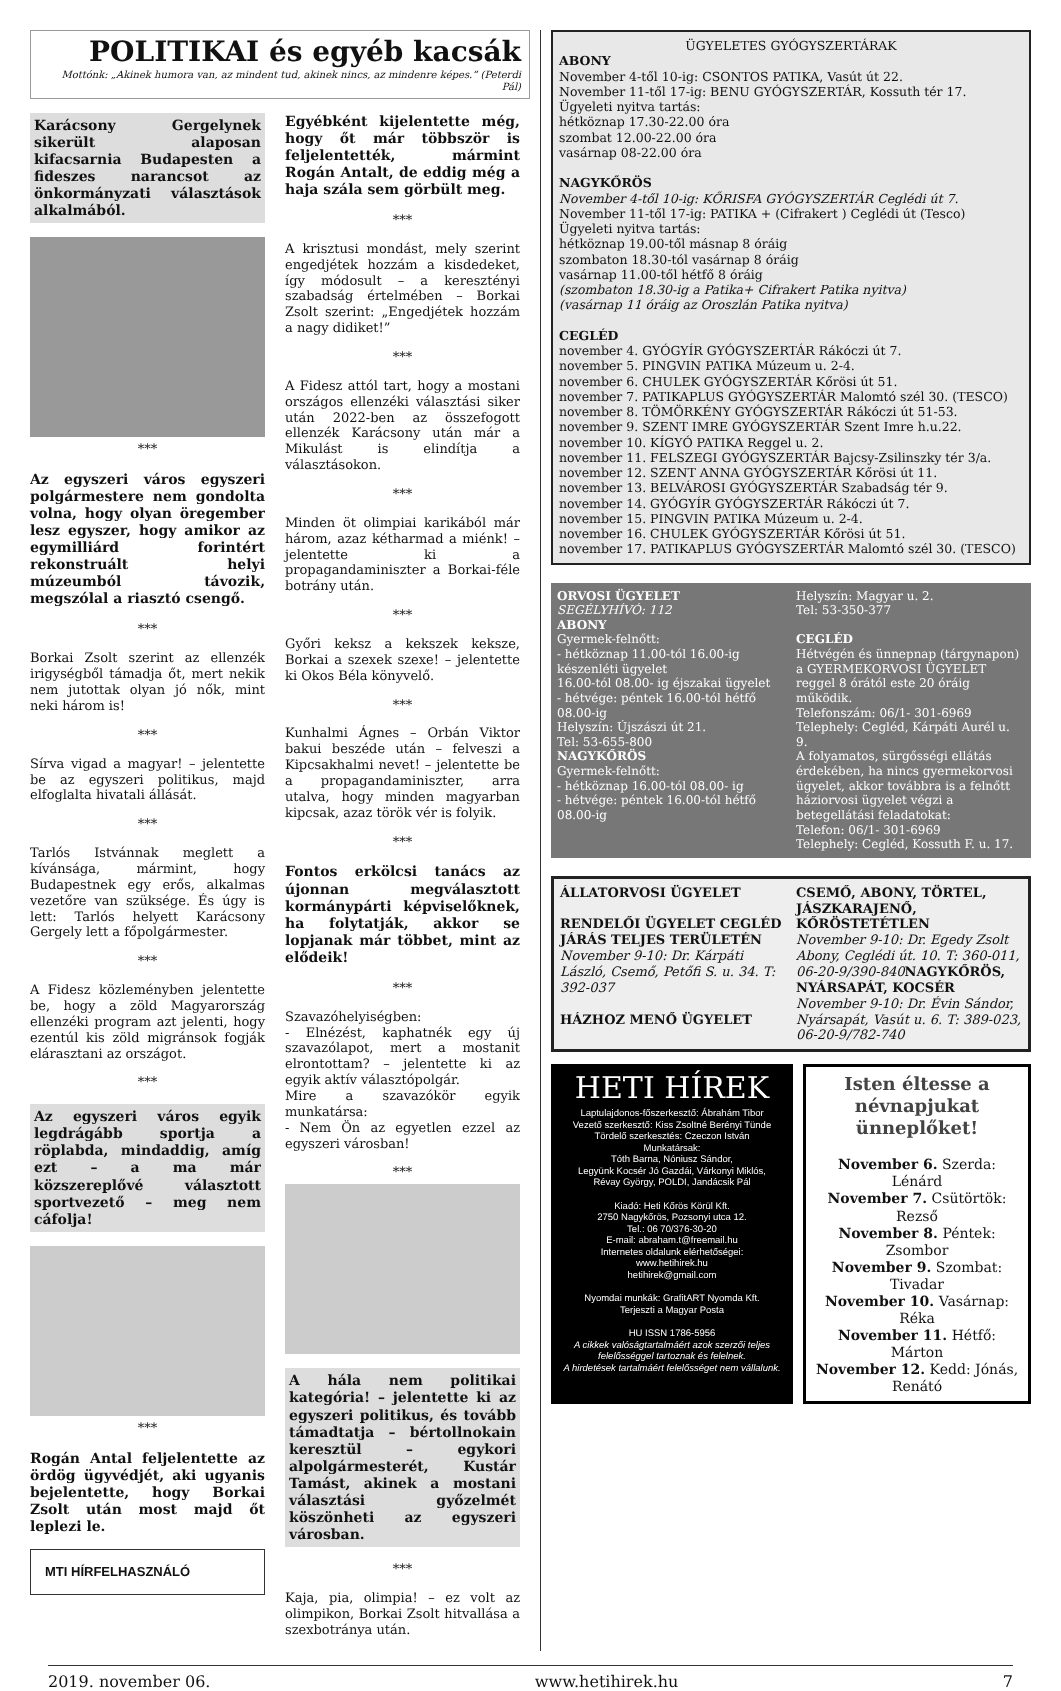POLITIKAI és egyéb kacsák
Mottónk: „Akinek humora van, az mindent tud, akinek nincs, az mindenre képes.” (Peterdi Pál)
Karácsony Gergelynek sikerült alaposan kifacsarnia Budapesten a fideszes narancsot az önkormányzati választások alkalmából.
***
Az egyszeri város egyszeri polgármestere nem gondolta volna, hogy olyan öregember lesz egyszer, hogy amikor az egymilliárd forintért rekonstruált helyi múzeumból távozik, megszólal a riasztó csengő.
***
Borkai Zsolt szerint az ellenzék irigységből támadja őt, mert nekik nem jutottak olyan jó nők, mint neki három is!
***
Sírva vigad a magyar! – jelentette be az egyszeri politikus, majd elfoglalta hivatali állását.
***
Tarlós Istvánnak meglett a kívánsága, mármint, hogy Budapestnek egy erős, alkalmas vezetőre van szüksége. És úgy is lett: Tarlós helyett Karácsony Gergely lett a főpolgármester.
***
A Fidesz közleményben jelentette be, hogy a zöld Magyarország ellenzéki program azt jelenti, hogy ezentúl kis zöld migránsok fogják elárasztani az országot.
***
Az egyszeri város egyik legdrágább sportja a röplabda, mindaddig, amíg ezt – a ma már közszereplővé választott sportvezető – meg nem cáfolja!
***
Rogán Antal feljelentette az ördög ügyvédjét, aki ugyanis bejelentette, hogy Borkai Zsolt után most majd őt leplezi le.
MTI HÍRFELHASZNÁLÓ
Egyébként kijelentette még, hogy őt már többször is feljelentették, mármint Rogán Antalt, de eddig még a haja szála sem görbült meg.
***
A krisztusi mondást, mely szerint engedjétek hozzám a kisdedeket, így módosult – a keresztényi szabadság értelmében – Borkai Zsolt szerint: „Engedjétek hozzám a nagy didiket!”
***
A Fidesz attól tart, hogy a mostani országos ellenzéki választási siker után 2022-ben az összefogott ellenzék Karácsony után már a Mikulást is elindítja a választásokon.
***
Minden öt olimpiai karikából már három, azaz kétharmad a miénk! – jelentette ki a propagandaminiszter a Borkai-féle botrány után.
***
Győri keksz a kekszek keksze, Borkai a szexek szexe! – jelentette ki Okos Béla könyvelő.
***
Kunhalmi Ágnes – Orbán Viktor bakui beszéde után – felveszi a Kipcsakhalmi nevet! – jelentette be a propagandaminiszter, arra utalva, hogy minden magyarban kipcsak, azaz török vér is folyik.
***
Fontos erkölcsi tanács az újonnan megválasztott kormánypárti képviselőknek, ha folytatják, akkor se lopjanak már többet, mint az elődeik!
***
Szavazóhelyiségben:
- Elnézést, kaphatnék egy új szavazólapot, mert a mostanit elrontottam? – jelentette ki az egyik aktív választópolgár.
Mire a szavazókör egyik munkatársa:
- Nem Ön az egyetlen ezzel az egyszeri városban!
***
A hála nem politikai kategória! – jelentette ki az egyszeri politikus, és tovább támadtatja – bértollnokain keresztül – egykori alpolgármesterét, Kustár Tamást, akinek a mostani választási győzelmét köszönheti az egyszeri városban.
***
Kaja, pia, olimpia! – ez volt az olimpikon, Borkai Zsolt hitvallása a szexbotránya után.
ÜGYELETES GYÓGYSZERTÁRAK
ABONY
November 4-től 10-ig: CSONTOS PATIKA, Vasút út 22.
November 11-től 17-ig: BENU GYÓGYSZERTÁR, Kossuth tér 17.
Ügyeleti nyitva tartás:
hétköznap 17.30-22.00 óra
szombat 12.00-22.00 óra
vasárnap 08-22.00 óra
NAGYKŐRÖS
November 4-től 10-ig: KŐRISFA GYÓGYSZERTÁR Ceglédi út 7.
November 11-től 17-ig: PATIKA + (Cifrakert ) Ceglédi út (Tesco)
Ügyeleti nyitva tartás:
hétköznap 19.00-től másnap 8 óráig
szombaton 18.30-tól vasárnap 8 óráig
vasárnap 11.00-től hétfő 8 óráig
(szombaton 18.30-ig a Patika+ Cifrakert Patika nyitva)
(vasárnap 11 óráig az Oroszlán Patika nyitva)
CEGLÉD
november 4. GYÓGYÍR GYÓGYSZERTÁR Rákóczi út 7.
november 5. PINGVIN PATIKA Múzeum u. 2-4.
november 6. CHULEK GYÓGYSZERTÁR Kőrösi út 51.
november 7. PATIKAPLUS GYÓGYSZERTÁR Malomtó szél 30. (TESCO)
november 8. TÖMÖRKÉNY GYÓGYSZERTÁR Rákóczi út 51-53.
november 9. SZENT IMRE GYÓGYSZERTÁR Szent Imre h.u.22.
november 10. KÍGYÓ PATIKA Reggel u. 2.
november 11. FELSZEGI GYÓGYSZERTÁR Bajcsy-Zsilinszky tér 3/a.
november 12. SZENT ANNA GYÓGYSZERTÁR Kőrösi út 11.
november 13. BELVÁROSI GYÓGYSZERTÁR Szabadság tér 9.
november 14. GYÓGYÍR GYÓGYSZERTÁR Rákóczi út 7.
november 15. PINGVIN PATIKA Múzeum u. 2-4.
november 16. CHULEK GYÓGYSZERTÁR Kőrösi út 51.
november 17. PATIKAPLUS GYÓGYSZERTÁR Malomtó szél 30. (TESCO)
ORVOSI ÜGYELET
SEGÉLYHÍVÓ: 112
ABONY
Gyermek-felnőtt:
- hétköznap 11.00-tól 16.00-ig készenléti ügyelet
16.00-tól 08.00- ig éjszakai ügyelet
- hétvége: péntek 16.00-tól hétfő 08.00-ig
Helyszín: Újszászi út 21.
Tel: 53-655-800
NAGYKŐRÖS
Gyermek-felnőtt:
- hétköznap 16.00-tól 08.00- ig
- hétvége: péntek 16.00-tól hétfő 08.00-ig
Helyszín: Magyar u. 2.
Tel: 53-350-377
CEGLÉD
Hétvégén és ünnepnap (tárgynapon) a GYERMEKORVOSI ÜGYELET reggel 8 órától este 20 óráig működik.
Telefonszám: 06/1- 301-6969
Telephely: Cegléd, Kárpáti Aurél u. 9.
A folyamatos, sürgősségi ellátás érdekében, ha nincs gyermekorvosi ügyelet, akkor továbbra is a felnőtt háziorvosi ügyelet végzi a betegellátási feladatokat:
Telefon: 06/1- 301-6969
Telephely: Cegléd, Kossuth F. u. 17.
ÁLLATORVOSI ÜGYELET
RENDELŐI ÜGYELET CEGLÉD JÁRÁS TELJES TERÜLETÉN
November 9-10: Dr. Kárpáti László, Csemő, Petőfi S. u. 34. T: 392-037
HÁZHOZ MENŐ ÜGYELET
CSEMŐ, ABONY, TÖRTEL, JÁSZKARAJENŐ, KŐRÖSTETÉTLEN
November 9-10: Dr. Egedy Zsolt Abony, Ceglédi út. 10. T: 360-011, 06-20-9/390-840 NAGYKŐRÖS, NYÁRSAPÁT, KOCSÉR
November 9-10: Dr. Évin Sándor, Nyársapát, Vasút u. 6. T: 389-023, 06-20-9/782-740
HETI HÍREK
Laptulajdonos-főszerkesztő: Ábrahám Tibor
Vezető szerkesztő: Kiss Zsoltné Berényi Tünde
Tördelő szerkesztés: Czeczon István
Munkatársak:
Tóth Barna, Nóniusz Sándor,
Legyünk Kocsér Jó Gazdái, Várkonyi Miklós,
Révay György, POLDI, Jandácsik Pál
Kiadó: Heti Kőrös Körül Kft.
2750 Nagykőrös, Pozsonyi utca 12.
Tel.: 06 70/376-30-20
E-mail: abraham.t@freemail.hu
Internetes oldalunk elérhetőségei:
www.hetihirek.hu
hetihirek@gmail.com
Nyomdai munkák: GrafitART Nyomda Kft.
Terjeszti a Magyar Posta
HU ISSN 1786-5956
A cikkek valóságtartalmáért azok szerzői teljes felelősséggel tartoznak és felelnek.
A hirdetések tartalmáért felelősséget nem vállalunk.
Isten éltesse a névnapjukat ünneplőket!
November 6. Szerda: Lénárd
November 7. Csütörtök: Rezső
November 8. Péntek: Zsombor
November 9. Szombat: Tivadar
November 10. Vasárnap: Réka
November 11. Hétfő: Márton
November 12. Kedd: Jónás, Renátó
2019. november 06. www.hetihirek.hu 7